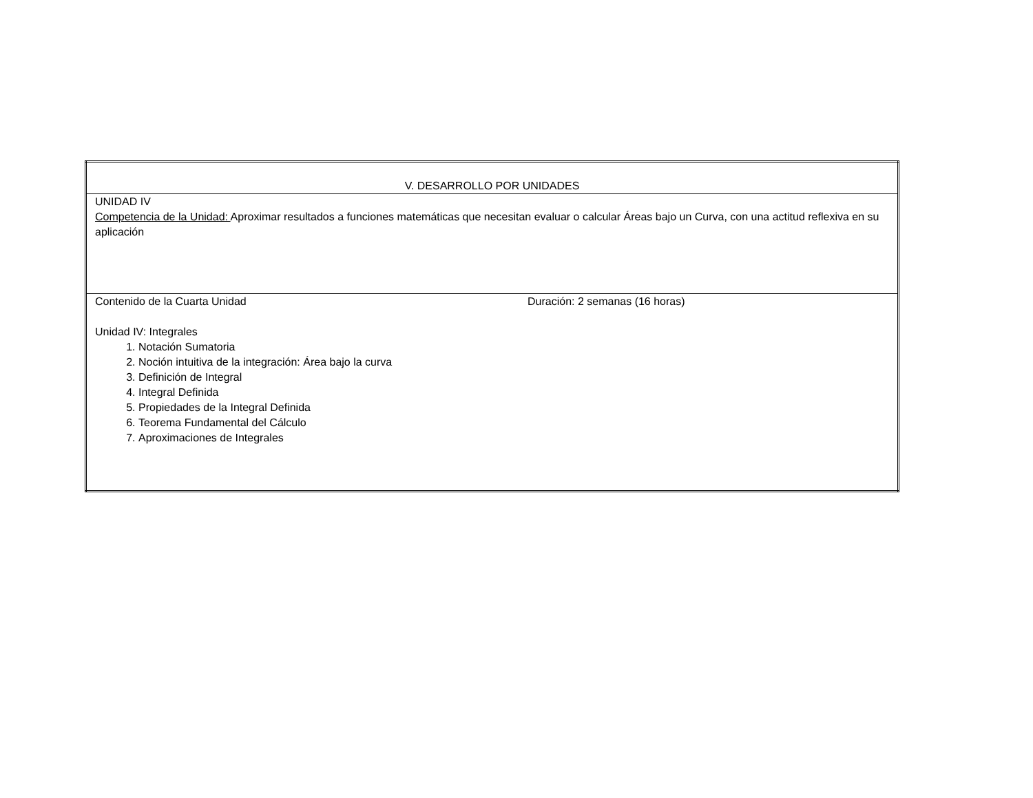| V. DESARROLLO POR UNIDADES |
| UNIDAD IV Competencia de la Unidad: Aproximar resultados a funciones matemáticas que necesitan evaluar o calcular Áreas bajo un Curva, con una actitud reflexiva en su aplicación |
| Contenido de la Cuarta Unidad Duración: 2 semanas (16 horas) Unidad IV: Integrales 1. Notación Sumatoria 2. Noción intuitiva de la integración: Área bajo la curva 3. Definición de Integral 4. Integral Definida 5. Propiedades de la Integral Definida 6. Teorema Fundamental del Cálculo 7. Aproximaciones de Integrales |